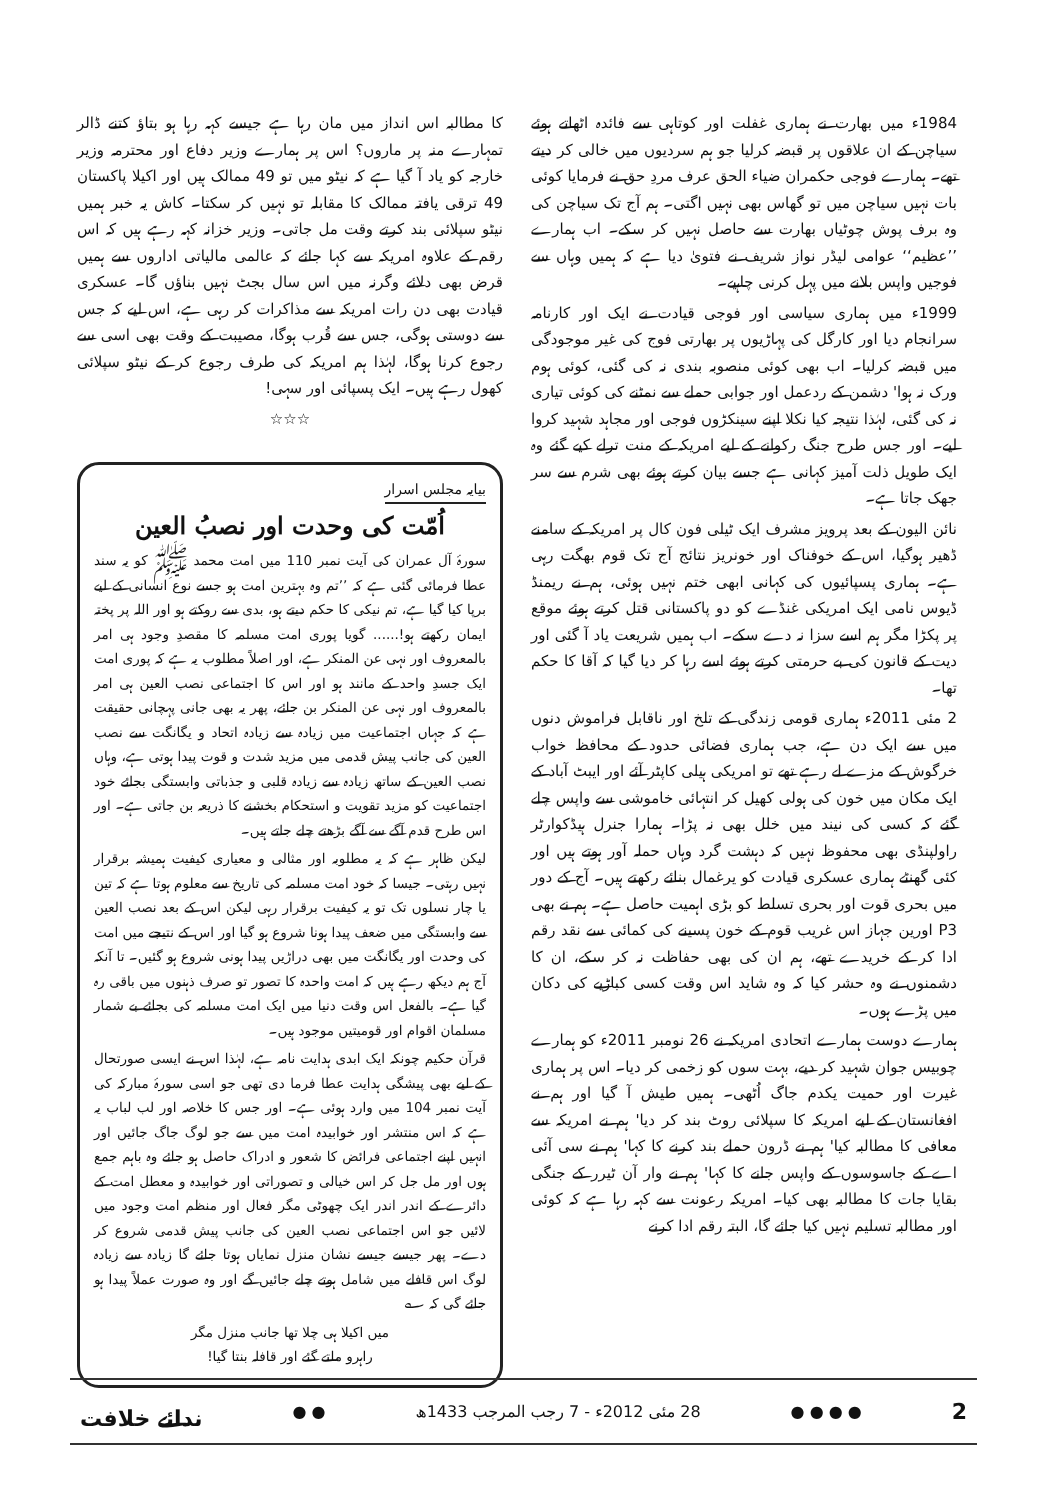1984ء میں بھارت نے ہماری غفلت اور کوتاہی سے فائدہ اٹھاتے ہوئے سیاچن کے ان علاقوں پر قبضہ کرلیا جو ہم سردیوں میں خالی کر دیتے تھے۔ ہمارے فوجی حکمران ضیاء الحق عرف مردِ حق نے فرمایا کوئی بات نہیں سیاچن میں تو گھاس بھی نہیں اگتی۔ ہم آج تک سیاچن کی وہ برف پوش چوٹیاں بھارت سے حاصل نہیں کر سکے۔ اب ہمارے ’’عظیم‘‘ عوامی لیڈر نواز شریف نے فتویٰ دیا ہے کہ ہمیں وہاں سے فوجیں واپس بلانے میں پہل کرنی چاہیے۔
1999ء میں ہماری سیاسی اور فوجی قیادت نے ایک اور کارنامہ سرانجام دیا اور کارگل کی پہاڑیوں پر بھارتی فوج کی غیر موجودگی میں قبضہ کرلیا۔ اب بھی کوئی منصوبہ بندی نہ کی گئی، کوئی ہوم ورک نہ ہوا' دشمن کے ردعمل اور جوابی حملے سے نمٹنے کی کوئی تیاری نہ کی گئی، لہٰذا نتیجہ کیا نکلا اپنے سینکڑوں فوجی اور مجاہد شہید کروا لیے۔ اور جس طرح جنگ رکوانے کے لیے امریکہ کے منت ترلے کیے گئے وہ ایک طویل ذلت آمیز کہانی ہے جسے بیان کرتے ہوئے بھی شرم سے سر جھک جاتا ہے۔
نائن الیون کے بعد پرویز مشرف ایک ٹیلی فون کال پر امریکہ کے سامنے ڈھیر ہوگیا، اس کے خوفناک اور خونریز نتائج آج تک قوم بھگت رہی ہے۔ ہماری پسپائیوں کی کہانی ابھی ختم نہیں ہوئی، ہم نے ریمنڈ ڈیوس نامی ایک امریکی غنڈے کو دو پاکستانی قتل کرتے ہوئے موقع پر پکڑا مگر ہم اسے سزا نہ دے سکے۔ اب ہمیں شریعت یاد آ گئی اور دیت کے قانون کی بے حرمتی کرتے ہوئے اسے رہا کر دیا گیا کہ آقا کا حکم تھا۔
2 مئی 2011ء ہماری قومی زندگی کے تلخ اور ناقابل فراموش دنوں میں سے ایک دن ہے، جب ہماری فضائی حدود کے محافظ خواب خرگوش کے مزے لے رہے تھے تو امریکی ہیلی کاپٹر آئے اور ایبٹ آباد کے ایک مکان میں خون کی ہولی کھیل کر انتہائی خاموشی سے واپس چلے گئے کہ کسی کی نیند میں خلل بھی نہ پڑا۔ ہمارا جنرل ہیڈکوارٹر راولپنڈی بھی محفوظ نہیں کہ دہشت گرد وہاں حملہ آور ہوتے ہیں اور کئی گھنٹے ہماری عسکری قیادت کو یرغمال بنائے رکھتے ہیں۔ آج کے دور میں بحری قوت اور بحری تسلط کو بڑی اہمیت حاصل ہے۔ ہم نے بھی P3 اورین جہاز اس غریب قوم کے خون پسینے کی کمائی سے نقد رقم ادا کر کے خریدے تھے، ہم ان کی بھی حفاظت نہ کر سکے، ان کا دشمنوں نے وہ حشر کیا کہ وہ شاید اس وقت کسی کباڑیے کی دکان میں پڑے ہوں۔
ہمارے دوست ہمارے اتحادی امریکہ نے 26 نومبر 2011ء کو ہمارے چوبیس جوان شہید کر دیے، بہت سوں کو زخمی کر دیا۔ اس پر ہماری غیرت اور حمیت یکدم جاگ اُٹھی۔ ہمیں طیش آ گیا اور ہم نے افغانستان کے لیے امریکہ کا سپلائی روٹ بند کر دیا' ہم نے امریکہ سے معافی کا مطالبہ کیا' ہم نے ڈرون حملے بند کرنے کا کہا' ہم نے سی آئی اے کے جاسوسوں کے واپس جانے کا کہا' ہم نے وار آن ٹیرر کے جنگی بقایا جات کا مطالبہ بھی کیا۔ امریکہ رعونت سے کہہ رہا ہے کہ کوئی اور مطالبہ تسلیم نہیں کیا جائے گا، البتہ رقم ادا کرنے
کا مطالبہ اس انداز میں مان رہا ہے جیسے کہہ رہا ہو بتاؤ کتنے ڈالر تمہارے منہ پر ماروں؟ اس پر ہمارے وزیر دفاع اور محترمہ وزیر خارجہ کو یاد آ گیا ہے کہ نیٹو میں تو 49 ممالک ہیں اور اکیلا پاکستان 49 ترقی یافتہ ممالک کا مقابلہ تو نہیں کر سکتا۔ کاش یہ خبر ہمیں نیٹو سپلائی بند کرتے وقت مل جاتی۔ وزیر خزانہ کہہ رہے ہیں کہ اس رقم کے علاوہ امریکہ سے کہا جائے کہ عالمی مالیاتی اداروں سے ہمیں قرض بھی دلائے وگرنہ میں اس سال بجٹ نہیں بناؤں گا۔ عسکری قیادت بھی دن رات امریکہ سے مذاکرات کر رہی ہے، اس لیے کہ جس سے دوستی ہوگی، جس سے قُرب ہوگا، مصیبت کے وقت بھی اسی سے رجوع کرنا ہوگا، لہٰذا ہم امریکہ کی طرف رجوع کر کے نیٹو سپلائی کھول رہے ہیں۔ ایک پسپائی اور سہی!
☆☆☆
بیایہ مجلس اسرار
اُمّت کی وحدت اور نصبُ العین
سورۂ آل عمران کی آیت نمبر 110 میں امت محمد ﷺ کو یہ سند عطا فرمائی گئی ہے کہ ’’تم وہ بہترین امت ہو جسے نوع انسانی کے لیے برپا کیا گیا ہے، تم نیکی کا حکم دیتے ہو، بدی سے روکتے ہو اور اللہ پر پختہ ایمان رکھتے ہو!...... گویا پوری امت مسلمہ کا مقصدِ وجود ہی امر بالمعروف اور نہی عن المنکر ہے، اور اصلاً مطلوب یہ ہے کہ پوری امت ایک جسدِ واحد کے مانند ہو اور اس کا اجتماعی نصب العین ہی امر بالمعروف اور نہی عن المنکر بن جائے، پھر یہ بھی جانی پہچانی حقیقت ہے کہ جہاں اجتماعیت میں زیادہ سے زیادہ اتحاد و یگانگت سے نصب العین کی جانب پیش قدمی میں مزید شدت و قوت پیدا ہوتی ہے، وہاں نصب العین کے ساتھ زیادہ سے زیادہ قلبی و جذباتی وابستگی بجائے خود اجتماعیت کو مزید تقویت و استحکام بخشنے کا ذریعہ بن جاتی ہے۔ اور اس طرح قدم آگے سے آگے بڑھتے چلے جاتے ہیں۔
لیکن ظاہر ہے کہ یہ مطلوبہ اور مثالی و معیاری کیفیت ہمیشہ برقرار نہیں رہتی۔ جیسا کہ خود امت مسلمہ کی تاریخ سے معلوم ہوتا ہے کہ تین یا چار نسلوں تک تو یہ کیفیت برقرار رہی لیکن اس کے بعد نصب العین سے وابستگی میں ضعف پیدا ہونا شروع ہو گیا اور اس کے نتیجے میں امت کی وحدت اور یگانگت میں بھی دراڑیں پیدا ہونی شروع ہو گئیں۔ تا آنکہ آج ہم دیکھ رہے ہیں کہ امت واحدہ کا تصور تو صرف ذہنوں میں باقی رہ گیا ہے۔ بالفعل اس وقت دنیا میں ایک امت مسلمہ کی بجائے بے شمار مسلمان اقوام اور قومیتیں موجود ہیں۔
قرآن حکیم چونکہ ایک ابدی ہدایت نامہ ہے، لہٰذا اس نے ایسی صورتحال کے لیے بھی پیشگی ہدایت عطا فرما دی تھی جو اسی سورۂ مبارکہ کی آیت نمبر 104 میں وارد ہوئی ہے۔ اور جس کا خلاصہ اور لب لباب یہ ہے کہ اس منتشر اور خوابیدہ امت میں سے جو لوگ جاگ جائیں اور انہیں اپنے اجتماعی فرائض کا شعور و ادراک حاصل ہو جائے وہ باہم جمع ہوں اور مل جل کر اس خیالی و تصوراتی اور خوابیدہ و معطل امت کے دائرے کے اندر اندر ایک چھوٹی مگر فعال اور منظم امت وجود میں لائیں جو اس اجتماعی نصب العین کی جانب پیش قدمی شروع کر دے۔ پھر جیسے جیسے نشان منزل نمایاں ہوتا جائے گا زیادہ سے زیادہ لوگ اس قافلے میں شامل ہوتے چلے جائیں گے اور وہ صورت عملاً پیدا ہو جائے گی کہ ؎
میں اکیلا ہی چلا تھا جانب منزل مگر
راہرو ملتے گئے اور قافلہ بنتا گیا!
2 ● ● ● ● 28 مئی 2012ء - 7 رجب المرجب 1433ھ ● ● ندائے خلافت